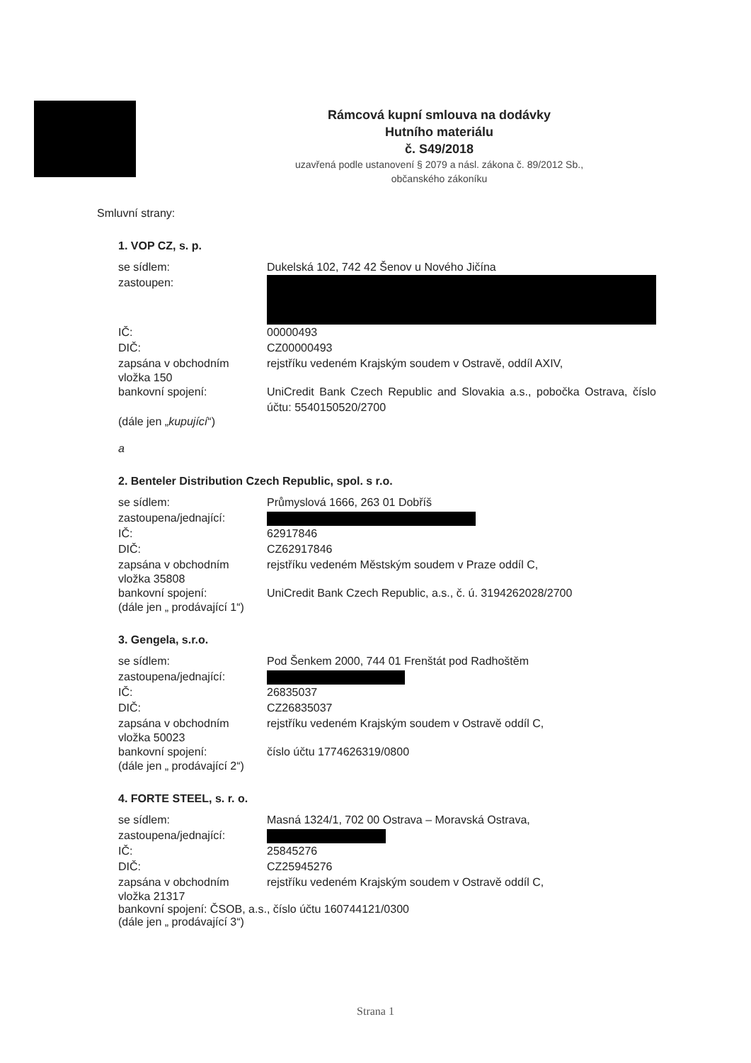Rámcová kupní smlouva na dodávky
Hutního materiálu
č. S49/2018
uzavřená podle ustanovení § 2079 a násl. zákona č. 89/2012 Sb.,
občanského zákoníku
Smluvní strany:
1. VOP CZ, s. p.
se sídlem: Dukelská 102, 742 42 Šenov u Nového Jičína
zastoupen:
IČ: 00000493
DIČ: CZ00000493
zapsána v obchodním rejstříku vedeném Krajským soudem v Ostravě, oddíl AXIV,
vložka 150
bankovní spojení: UniCredit Bank Czech Republic and Slovakia a.s., pobočka Ostrava, číslo účtu: 5540150520/2700
(dále jen „kupující“)
a
2. Benteler Distribution Czech Republic, spol. s r.o.
se sídlem: Průmyslová 1666, 263 01 Dobříš
zastoupena/jednající:
IČ: 62917846
DIČ: CZ62917846
zapsána v obchodním rejstříku vedeném Městským soudem v Praze oddíl C,
vložka 35808
bankovní spojení: UniCredit Bank Czech Republic, a.s., č. ú. 3194262028/2700
(dále jen „ prodávající 1“)
3. Gengela, s.r.o.
se sídlem: Pod Šenkem 2000, 744 01 Frenštát pod Radhoštěm
zastoupena/jednající:
IČ: 26835037
DIČ: CZ26835037
zapsána v obchodním rejstříku vedeném Krajským soudem v Ostravě oddíl C,
vložka 50023
bankovní spojení: číslo účtu 1774626319/0800
(dále jen „ prodávající 2“)
4. FORTE STEEL, s. r. o.
se sídlem: Masná 1324/1, 702 00 Ostrava – Moravská Ostrava,
zastoupena/jednající:
IČ: 25845276
DIČ: CZ25945276
zapsána v obchodním rejstříku vedeném Krajským soudem v Ostravě oddíl C,
vložka 21317
bankovní spojení: ČSOB, a.s., číslo účtu 160744121/0300
(dále jen „ prodávající 3“)
Strana 1